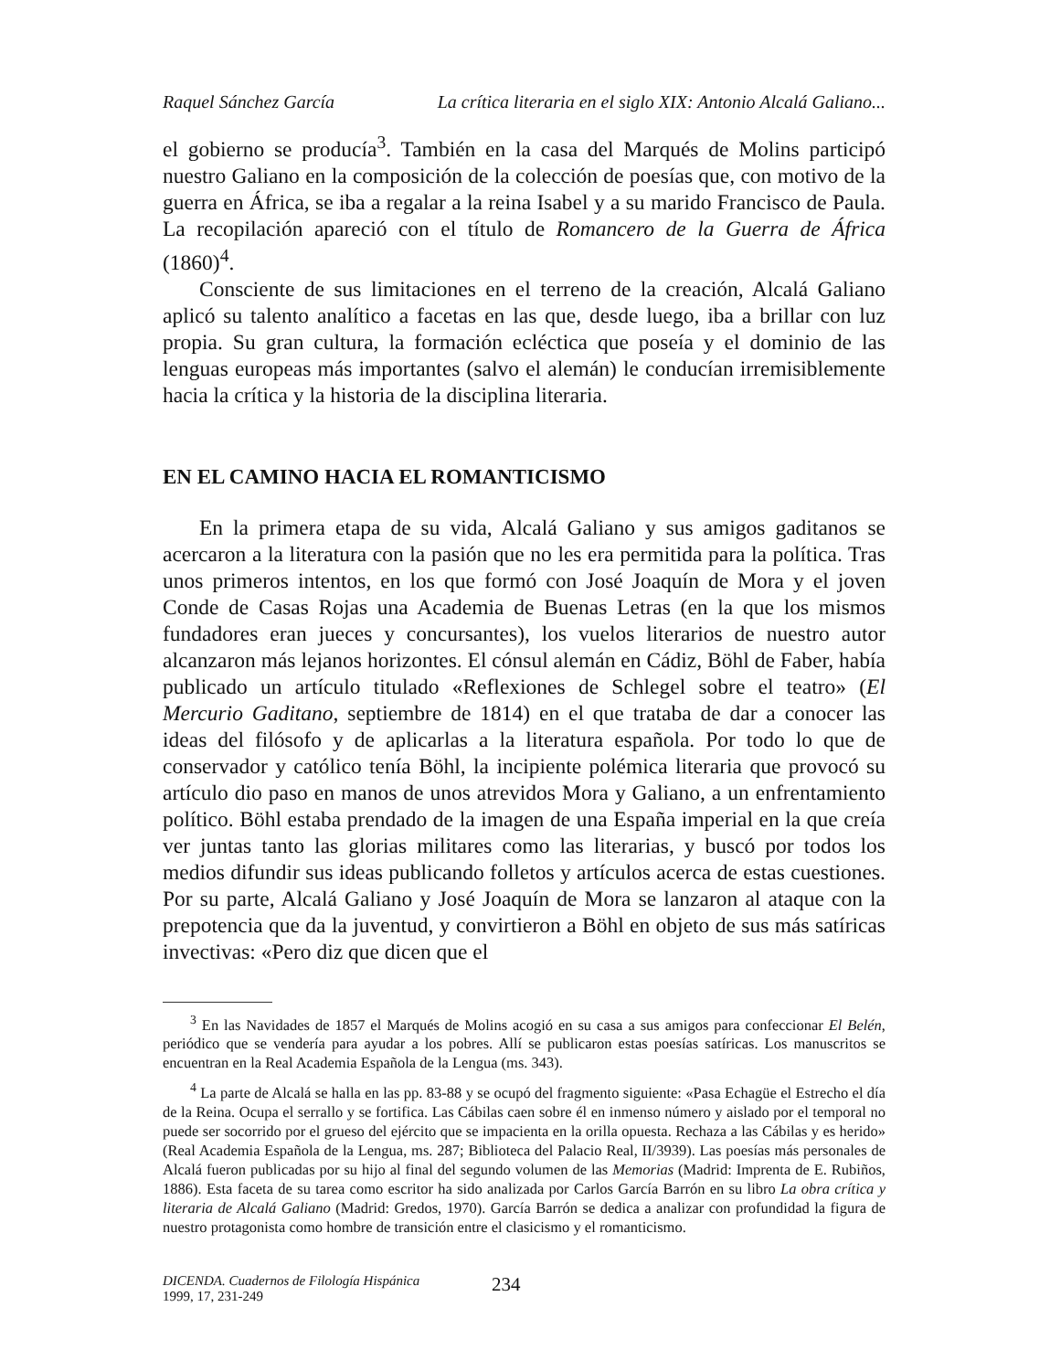Raquel Sánchez García La crítica literaria en el siglo XIX: Antonio Alcalá Galiano...
el gobierno se producía<sup>3</sup>. También en la casa del Marqués de Molins participó nuestro Galiano en la composición de la colección de poesías que, con motivo de la guerra en África, se iba a regalar a la reina Isabel y a su marido Francisco de Paula. La recopilación apareció con el título de Romancero de la Guerra de África (1860)<sup>4</sup>.
Consciente de sus limitaciones en el terreno de la creación, Alcalá Galiano aplicó su talento analítico a facetas en las que, desde luego, iba a brillar con luz propia. Su gran cultura, la formación ecléctica que poseía y el dominio de las lenguas europeas más importantes (salvo el alemán) le conducían irremisiblemente hacia la crítica y la historia de la disciplina literaria.
EN EL CAMINO HACIA EL ROMANTICISMO
En la primera etapa de su vida, Alcalá Galiano y sus amigos gaditanos se acercaron a la literatura con la pasión que no les era permitida para la política. Tras unos primeros intentos, en los que formó con José Joaquín de Mora y el joven Conde de Casas Rojas una Academia de Buenas Letras (en la que los mismos fundadores eran jueces y concursantes), los vuelos literarios de nuestro autor alcanzaron más lejanos horizontes. El cónsul alemán en Cádiz, Böhl de Faber, había publicado un artículo titulado «Reflexiones de Schlegel sobre el teatro» (El Mercurio Gaditano, septiembre de 1814) en el que trataba de dar a conocer las ideas del filósofo y de aplicarlas a la literatura española. Por todo lo que de conservador y católico tenía Böhl, la incipiente polémica literaria que provocó su artículo dio paso en manos de unos atrevidos Mora y Galiano, a un enfrentamiento político. Böhl estaba prendado de la imagen de una España imperial en la que creía ver juntas tanto las glorias militares como las literarias, y buscó por todos los medios difundir sus ideas publicando folletos y artículos acerca de estas cuestiones. Por su parte, Alcalá Galiano y José Joaquín de Mora se lanzaron al ataque con la prepotencia que da la juventud, y convirtieron a Böhl en objeto de sus más satíricas invectivas: «Pero diz que dicen que el
<sup>3</sup> En las Navidades de 1857 el Marqués de Molins acogió en su casa a sus amigos para confeccionar El Belén, periódico que se vendería para ayudar a los pobres. Allí se publicaron estas poesías satíricas. Los manuscritos se encuentran en la Real Academia Española de la Lengua (ms. 343).
<sup>4</sup> La parte de Alcalá se halla en las pp. 83-88 y se ocupó del fragmento siguiente: «Pasa Echagüe el Estrecho el día de la Reina. Ocupa el serrallo y se fortifica. Las Cábilas caen sobre él en inmenso número y aislado por el temporal no puede ser socorrido por el grueso del ejército que se impacienta en la orilla opuesta. Rechaza a las Cábilas y es herido» (Real Academia Española de la Lengua, ms. 287; Biblioteca del Palacio Real, II/3939). Las poesías más personales de Alcalá fueron publicadas por su hijo al final del segundo volumen de las Memorias (Madrid: Imprenta de E. Rubiños, 1886). Esta faceta de su tarea como escritor ha sido analizada por Carlos García Barrón en su libro La obra crítica y literaria de Alcalá Galiano (Madrid: Gredos, 1970). García Barrón se dedica a analizar con profundidad la figura de nuestro protagonista como hombre de transición entre el clasicismo y el romanticismo.
DICENDA. Cuadernos de Filología Hispánica
1999, 17, 231-249
234